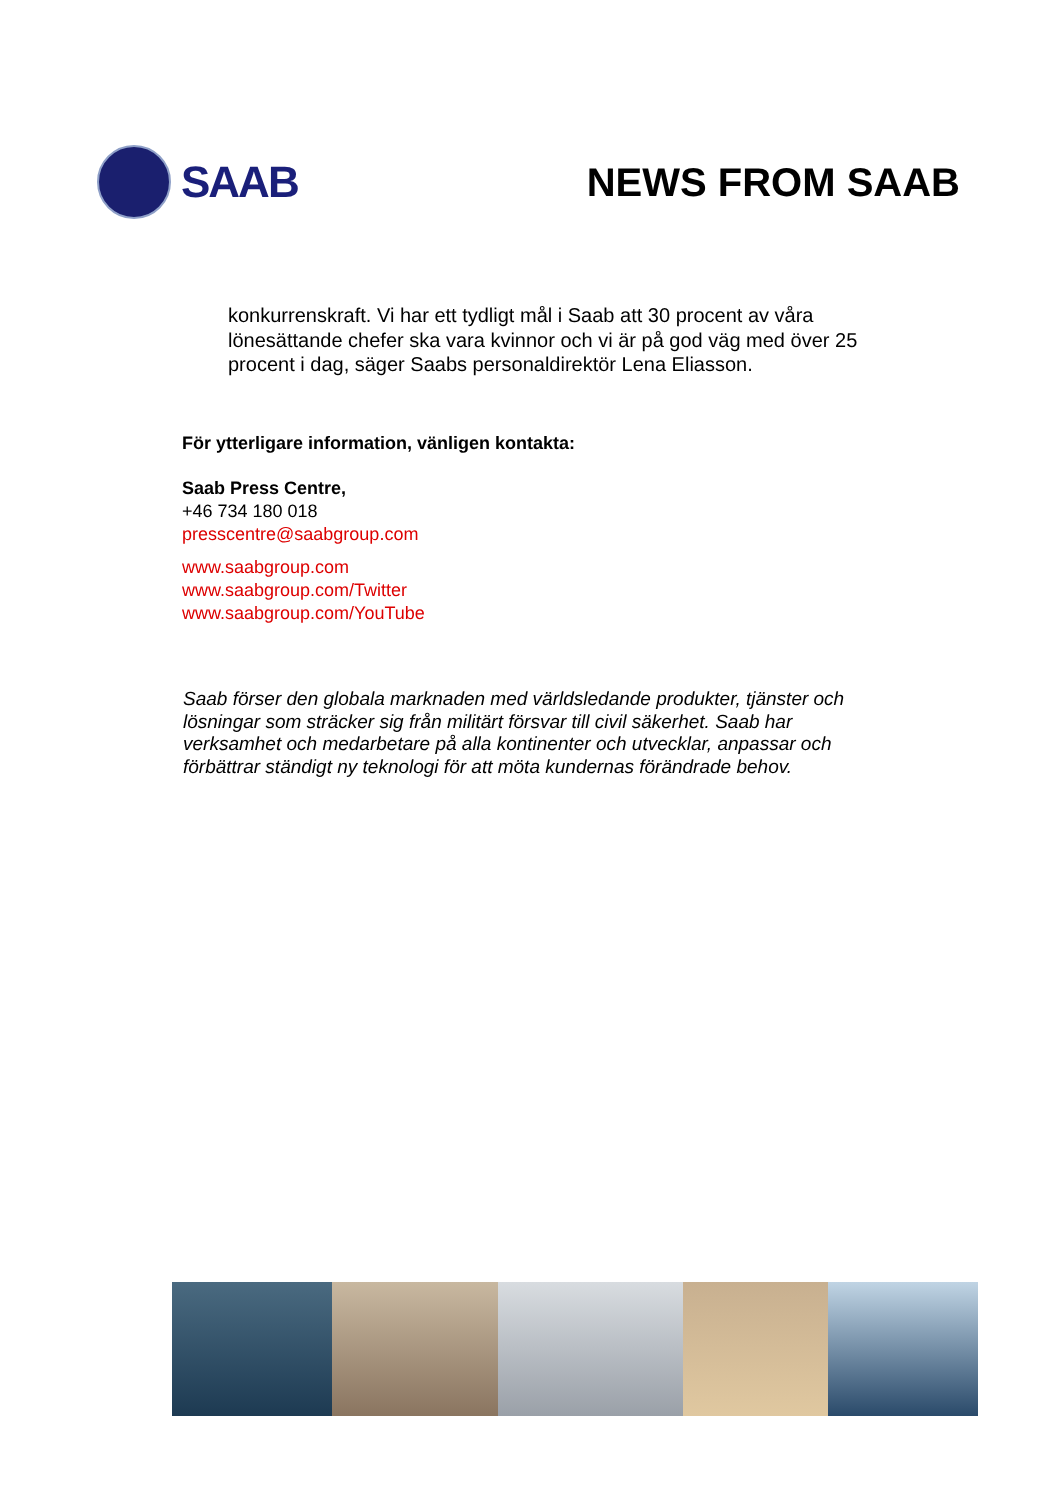SAAB NEWS FROM SAAB
konkurrenskraft. Vi har ett tydligt mål i Saab att 30 procent av våra lönesättande chefer ska vara kvinnor och vi är på god väg med över 25 procent i dag, säger Saabs personaldirektör Lena Eliasson.
För ytterligare information, vänligen kontakta:
Saab Press Centre,
+46 734 180 018
presscentre@saabgroup.com
www.saabgroup.com
www.saabgroup.com/Twitter
www.saabgroup.com/YouTube
Saab förser den globala marknaden med världsledande produkter, tjänster och lösningar som sträcker sig från militärt försvar till civil säkerhet. Saab har verksamhet och medarbetare på alla kontinenter och utvecklar, anpassar och förbättrar ständigt ny teknologi för att möta kundernas förändrade behov.